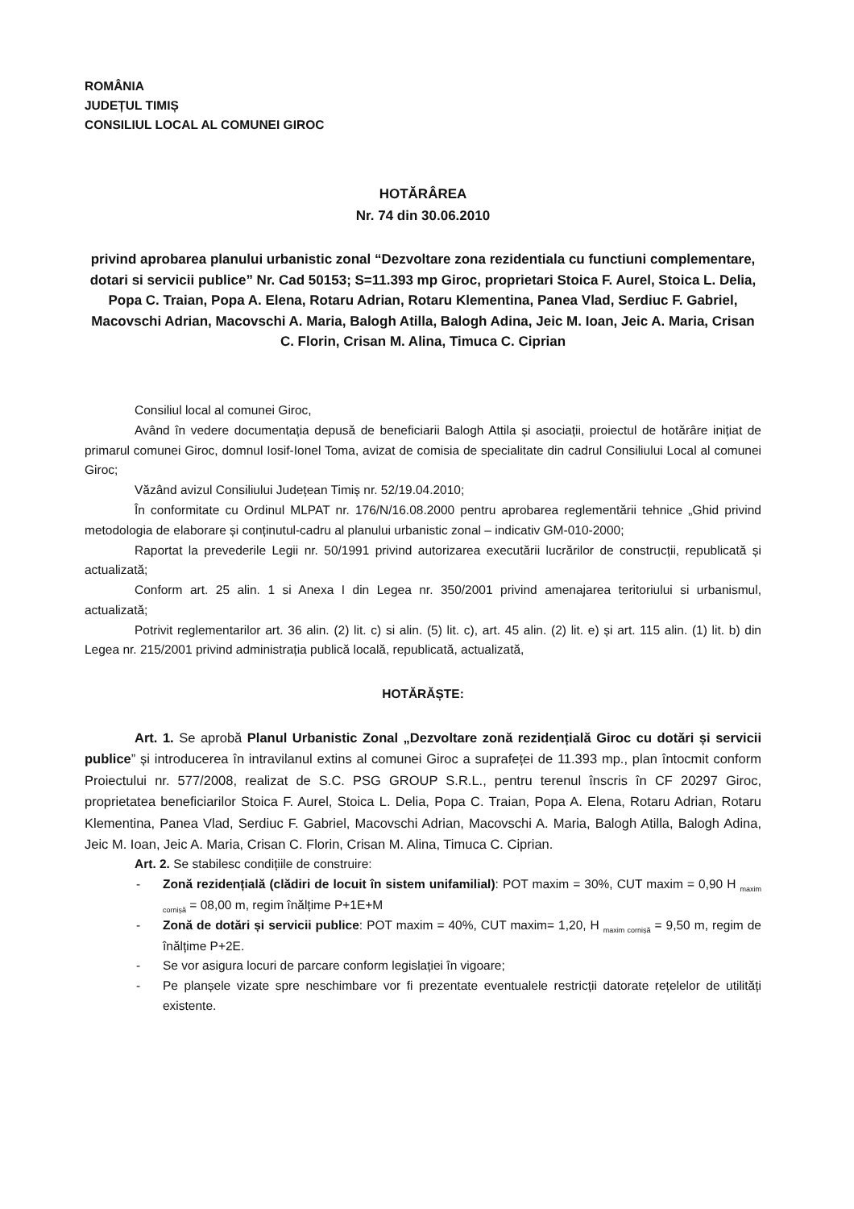ROMÂNIA
JUDEȚUL TIMIȘ
CONSILIUL LOCAL AL COMUNEI GIROC
HOTĂRÂREA
Nr. 74 din 30.06.2010
privind aprobarea planului urbanistic zonal “Dezvoltare zona rezidentiala cu functiuni complementare, dotari si servicii publice” Nr. Cad 50153; S=11.393 mp Giroc, proprietari Stoica F. Aurel, Stoica L. Delia, Popa C. Traian, Popa A. Elena, Rotaru Adrian, Rotaru Klementina, Panea Vlad, Serdiuc F. Gabriel, Macovschi Adrian, Macovschi A. Maria, Balogh Atilla, Balogh Adina, Jeic M. Ioan, Jeic A. Maria, Crisan C. Florin, Crisan M. Alina, Timuca C. Ciprian
Consiliul local al comunei Giroc,
Având în vedere documentația depusă de beneficiarii Balogh Attila și asociații, proiectul de hotărâre inițiat de primarul comunei Giroc, domnul Iosif-Ionel Toma, avizat de comisia de specialitate din cadrul Consiliului Local al comunei Giroc;
Văzând avizul Consiliului Județean Timiș nr. 52/19.04.2010;
În conformitate cu Ordinul MLPAT nr. 176/N/16.08.2000 pentru aprobarea reglementării tehnice „Ghid privind metodologia de elaborare și conținutul-cadru al planului urbanistic zonal – indicativ GM-010-2000;
Raportat la prevederile Legii nr. 50/1991 privind autorizarea executării lucrărilor de construcții, republicată și actualizată;
Conform art. 25 alin. 1 si Anexa I din Legea nr. 350/2001 privind amenajarea teritoriului si urbanismul, actualizată;
Potrivit reglementarilor art. 36 alin. (2) lit. c) si alin. (5) lit. c), art. 45 alin. (2) lit. e) și art. 115 alin. (1) lit. b) din Legea nr. 215/2001 privind administrația publică locală, republicată, actualizată,
HOTĂRĂȘTE:
Art. 1. Se aprobă Planul Urbanistic Zonal „Dezvoltare zonă rezidențială Giroc cu dotări și servicii publice” și introducerea în intravilanul extins al comunei Giroc a suprafeței de 11.393 mp., plan întocmit conform Proiectului nr. 577/2008, realizat de S.C. PSG GROUP S.R.L., pentru terenul înscris în CF 20297 Giroc, proprietatea beneficiarilor Stoica F. Aurel, Stoica L. Delia, Popa C. Traian, Popa A. Elena, Rotaru Adrian, Rotaru Klementina, Panea Vlad, Serdiuc F. Gabriel, Macovschi Adrian, Macovschi A. Maria, Balogh Atilla, Balogh Adina, Jeic M. Ioan, Jeic A. Maria, Crisan C. Florin, Crisan M. Alina, Timuca C. Ciprian.
Art. 2. Se stabilesc condițiile de construire:
- Zonă rezidențială (clădiri de locuit în sistem unifamilial): POT maxim = 30%, CUT maxim = 0,90 H <sub>maxim cornișă</sub> = 08,00 m, regim înălțime P+1E+M
- Zonă de dotări și servicii publice: POT maxim = 40%, CUT maxim= 1,20, H <sub>maxim cornișă</sub> = 9,50 m, regim de înălțime P+2E.
- Se vor asigura locuri de parcare conform legislației în vigoare;
- Pe planșele vizate spre neschimbare vor fi prezentate eventualele restricții datorate rețelelor de utilități existente.